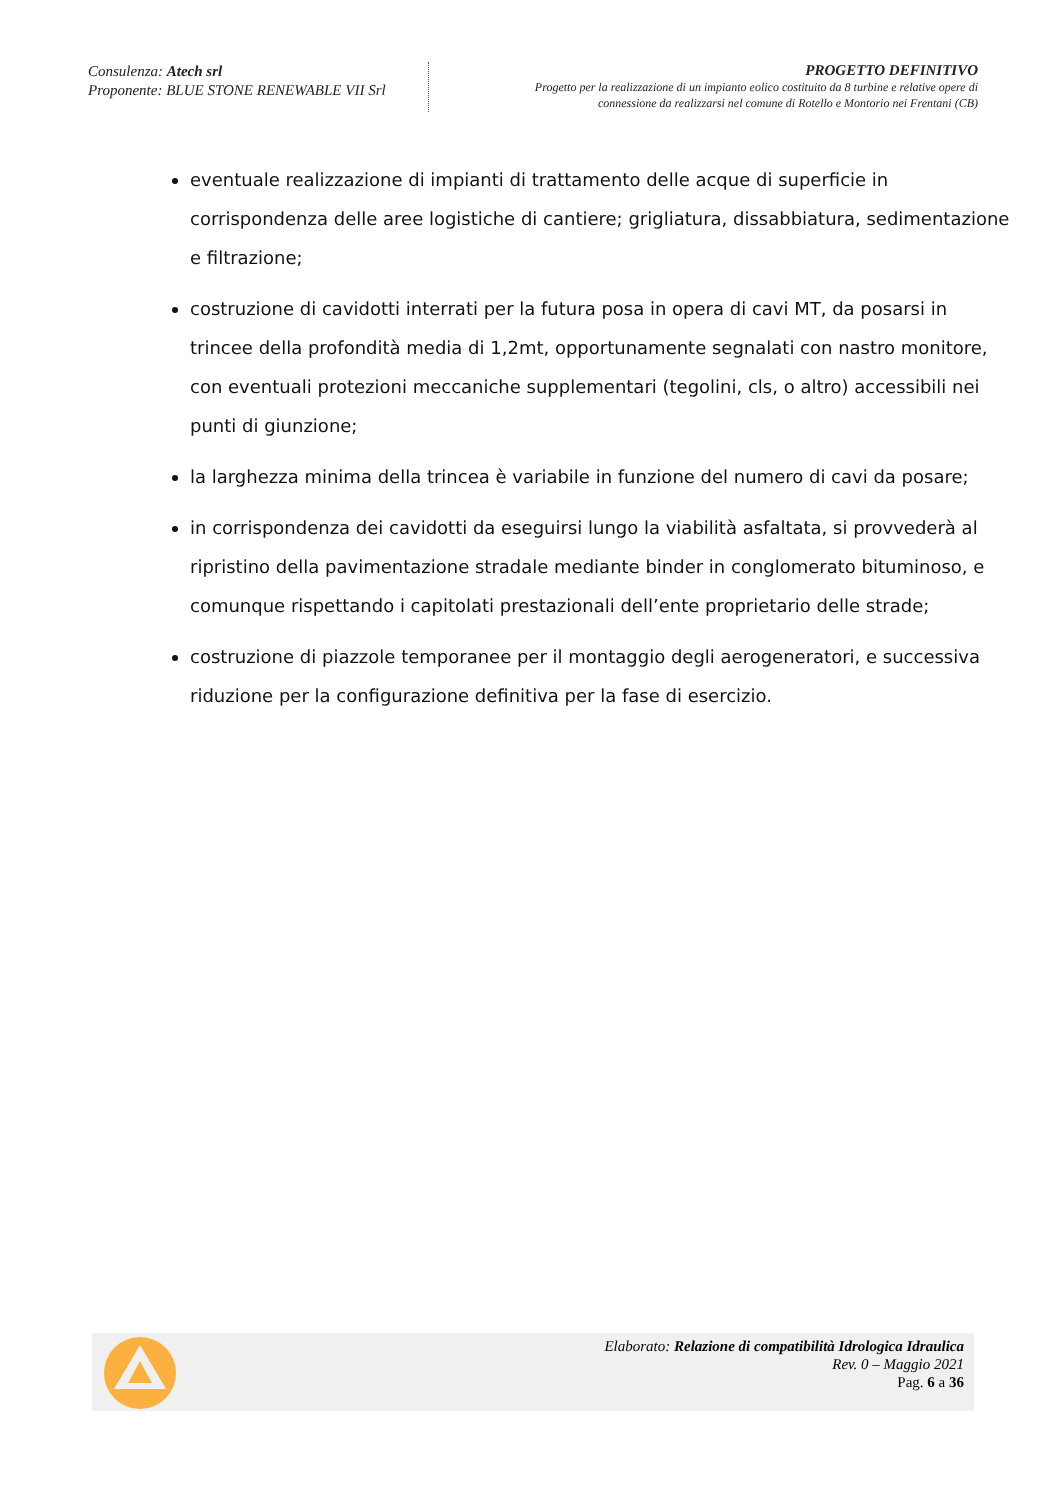Consulenza: Atech srl
Proponente: BLUE STONE RENEWABLE VII Srl
PROGETTO DEFINITIVO
Progetto per la realizzazione di un impianto eolico costituito da 8 turbine e relative opere di
connessione da realizzarsi nel comune di Rotello e Montorio nei Frentani (CB)
eventuale realizzazione di impianti di trattamento delle acque di superficie in corrispondenza delle aree logistiche di cantiere; grigliatura, dissabbiatura, sedimentazione e filtrazione;
costruzione di cavidotti interrati per la futura posa in opera di cavi MT, da posarsi in trincee della profondità media di 1,2mt, opportunamente segnalati con nastro monitore, con eventuali protezioni meccaniche supplementari (tegolini, cls, o altro) accessibili nei punti di giunzione;
la larghezza minima della trincea è variabile in funzione del numero di cavi da posare;
in corrispondenza dei cavidotti da eseguirsi lungo la viabilità asfaltata, si provvederà al ripristino della pavimentazione stradale mediante binder in conglomerato bituminoso, e comunque rispettando i capitolati prestazionali dell’ente proprietario delle strade;
costruzione di piazzole temporanee per il montaggio degli aerogeneratori, e successiva riduzione per la configurazione definitiva per la fase di esercizio.
Elaborato: Relazione di compatibilità Idrologica Idraulica
Rev. 0 – Maggio 2021
Pag. 6 a 36